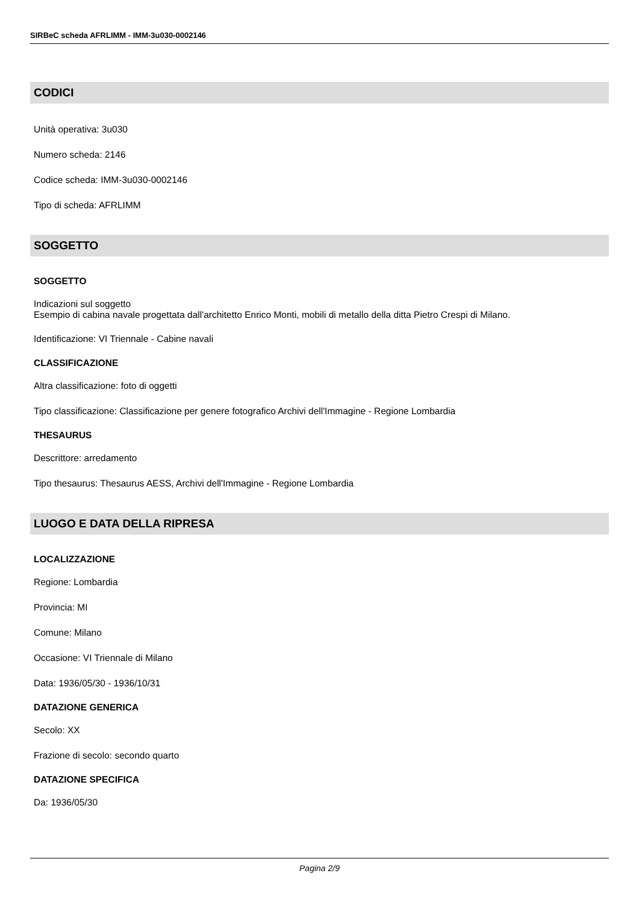SIRBeC scheda AFRLIMM - IMM-3u030-0002146
CODICI
Unità operativa: 3u030
Numero scheda: 2146
Codice scheda: IMM-3u030-0002146
Tipo di scheda: AFRLIMM
SOGGETTO
SOGGETTO
Indicazioni sul soggetto
Esempio di cabina navale progettata dall'architetto Enrico Monti, mobili di metallo della ditta Pietro Crespi di Milano.
Identificazione: VI Triennale - Cabine navali
CLASSIFICAZIONE
Altra classificazione: foto di oggetti
Tipo classificazione: Classificazione per genere fotografico Archivi dell'Immagine - Regione Lombardia
THESAURUS
Descrittore: arredamento
Tipo thesaurus: Thesaurus AESS, Archivi dell'Immagine - Regione Lombardia
LUOGO E DATA DELLA RIPRESA
LOCALIZZAZIONE
Regione: Lombardia
Provincia: MI
Comune: Milano
Occasione: VI Triennale di Milano
Data: 1936/05/30 - 1936/10/31
DATAZIONE GENERICA
Secolo: XX
Frazione di secolo: secondo quarto
DATAZIONE SPECIFICA
Da: 1936/05/30
Pagina 2/9